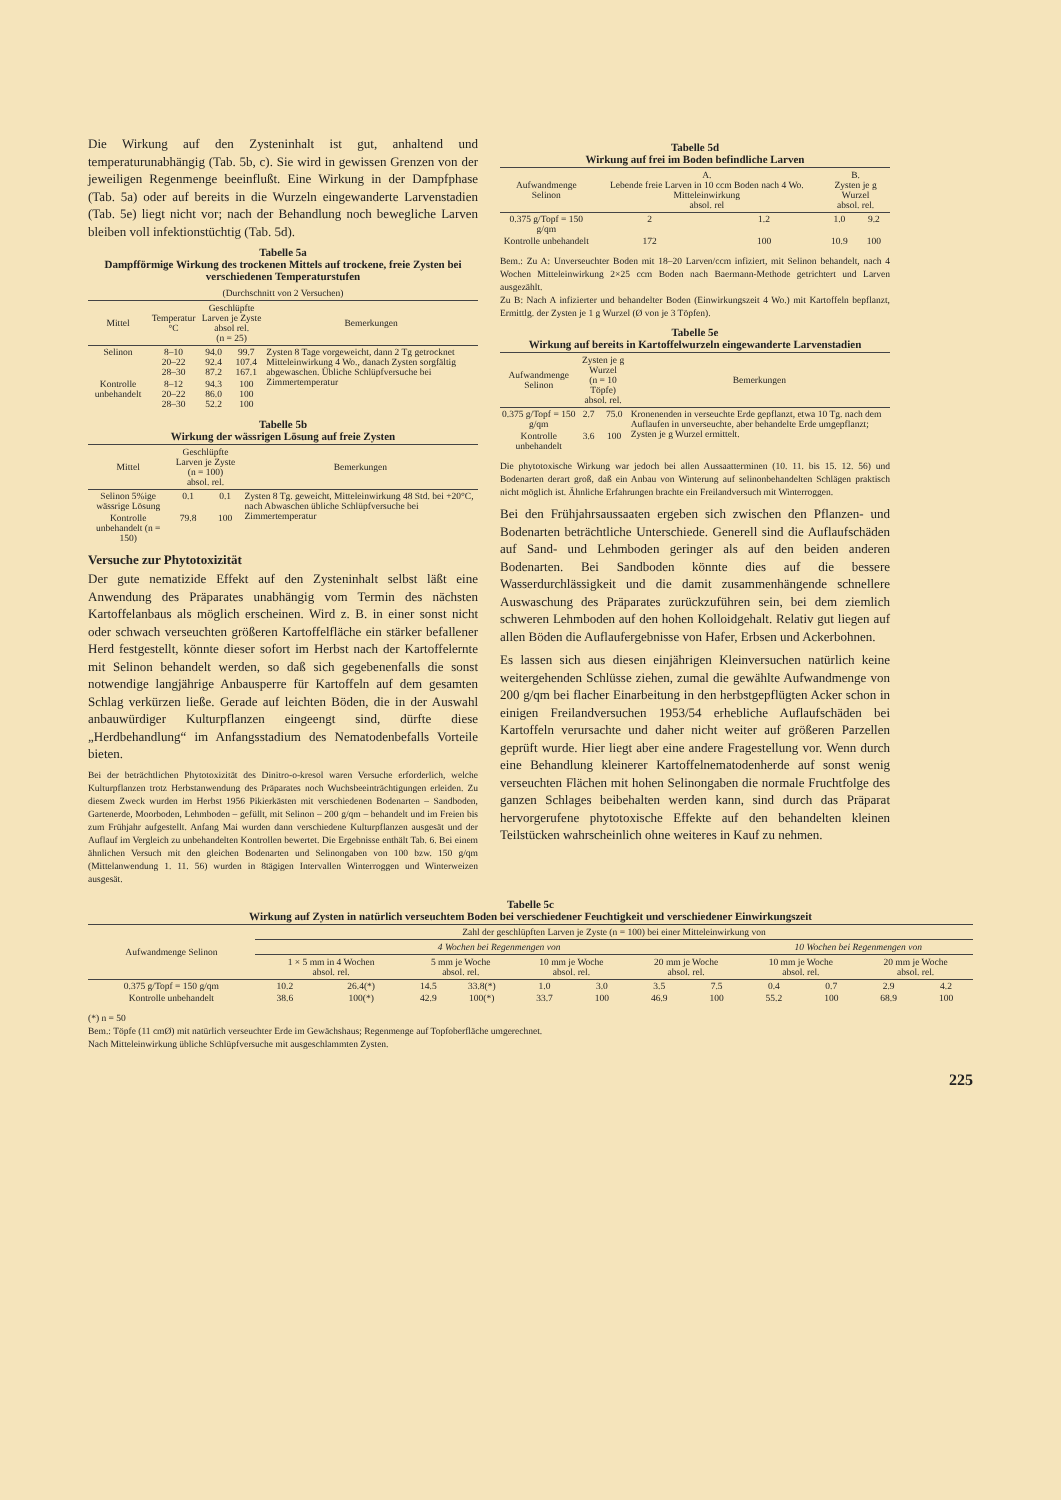Die Wirkung auf den Zysteninhalt ist gut, anhaltend und temperaturunabhängig (Tab. 5b, c). Sie wird in gewissen Grenzen von der jeweiligen Regenmenge beeinflußt. Eine Wirkung in der Dampfphase (Tab. 5a) oder auf bereits in die Wurzeln eingewanderte Larvenstadien (Tab. 5e) liegt nicht vor; nach der Behandlung noch bewegliche Larven bleiben voll infektionstüchtig (Tab. 5d).
Tabelle 5a
Dampfförmige Wirkung des trockenen Mittels auf trockene, freie Zysten bei verschiedenen Temperaturstufen
(Durchschnitt von 2 Versuchen)
| Mittel | Temperatur °C | Geschlüpfte Larven je Zyste absol rel. (n = 25) | | Bemerkungen |
| --- | --- | --- | --- | --- |
| Selinon | 8–10 20–22 28–30 | 94.0 92.4 87.2 | 99.7 107.4 167.1 | Zysten 8 Tage vorgeweicht, dann 2 Tg getrocknet Mitteleinwirkung 4 Wo., danach Zysten sorgfältig abgewaschen. Übliche Schlüpfversuche bei Zimmertemperatur |
| Kontrolle unbehandelt | 8–12 20–22 28–30 | 94.3 86.0 52.2 | 100 100 100 | |
Tabelle 5b
Wirkung der wässrigen Lösung auf freie Zysten
| Mittel | Geschlüpfte Larven je Zyste (n = 100) absol. rel. | | Bemerkungen |
| --- | --- | --- | --- |
| Selinon 5%ige wässrige Lösung | 0.1 | 0.1 | Zysten 8 Tg. geweicht, Mitteleinwirkung 48 Std. bei +20°C, nach Abwaschen übliche Schlüpfversuche bei Zimmertemperatur |
| Kontrolle unbehandelt (n = 150) | 79.8 | 100 | |
Versuche zur Phytotoxizität
Der gute nematizide Effekt auf den Zysteninhalt selbst läßt eine Anwendung des Präparates unabhängig vom Termin des nächsten Kartoffelanbaus als möglich erscheinen. Wird z. B. in einer sonst nicht oder schwach verseuchten größeren Kartoffelfläche ein stärker befallener Herd festgestellt, könnte dieser sofort im Herbst nach der Kartoffelernte mit Selinon behandelt werden, so daß sich gegebenenfalls die sonst notwendige langjährige Anbausperre für Kartoffeln auf dem gesamten Schlag verkürzen ließe. Gerade auf leichten Böden, die in der Auswahl anbauwürdiger Kulturpflanzen eingeengt sind, dürfte diese „Herdbehandlung“ im Anfangsstadium des Nematodenbefalls Vorteile bieten.
Bei der beträchtlichen Phytotoxizität des Dinitro-o-kresol waren Versuche erforderlich, welche Kulturpflanzen trotz Herbstanwendung des Präparates noch Wuchsbeeinträchtigungen erleiden. Zu diesem Zweck wurden im Herbst 1956 Pikierkästen mit verschiedenen Bodenarten – Sandboden, Gartenerde, Moorboden, Lehmboden – gefüllt, mit Selinon – 200 g/qm – behandelt und im Freien bis zum Frühjahr aufgestellt. Anfang Mai wurden dann verschiedene Kulturpflanzen ausgesät und der Auflauf im Vergleich zu unbehandelten Kontrollen bewertet. Die Ergebnisse enthält Tab. 6. Bei einem ähnlichen Versuch mit den gleichen Bodenarten und Selinongaben von 100 bzw. 150 g/qm (Mittelanwendung 1. 11. 56) wurden in 8tägigen Intervallen Winterroggen und Winterweizen ausgesät.
Tabelle 5d
Wirkung auf frei im Boden befindliche Larven
| Aufwandmenge Selinon | A. Lebende freie Larven in 10 ccm Boden nach 4 Wo. Mitteleinwirkung absol. rel | | B. Zysten je g Wurzel absol. rel. | |
| --- | --- | --- | --- | --- |
| 0.375 g/Topf = 150 g/qm | 2 | 1.2 | 1.0 | 9.2 |
| Kontrolle unbehandelt | 172 | 100 | 10.9 | 100 |
Bem.: Zu A: Unverseuchter Boden mit 18–20 Larven/ccm infiziert, mit Selinon behandelt, nach 4 Wochen Mitteleinwirkung 2×25 ccm Boden nach Baermann-Methode getrichtert und Larven ausgezählt.
Zu B: Nach A infizierter und behandelter Boden (Einwirkungszeit 4 Wo.) mit Kartoffeln bepflanzt, Ermittlg. der Zysten je 1 g Wurzel (Ø von je 3 Töpfen).
Tabelle 5e
Wirkung auf bereits in Kartoffelwurzeln eingewanderte Larvenstadien
| Aufwandmenge Selinon | Zysten je g Wurzel (n = 10 Töpfe) absol. rel. | | Bemerkungen |
| --- | --- | --- | --- |
| 0.375 g/Topf = 150 g/qm | 2.7 | 75.0 | Kronenenden in verseuchte Erde gepflanzt, etwa 10 Tg. nach dem Auflaufen in unverseuchte, aber behandelte Erde umgepflanzt; Zysten je g Wurzel ermittelt. |
| Kontrolle unbehandelt | 3.6 | 100 | |
Die phytotoxische Wirkung war jedoch bei allen Aussaatterminen (10. 11. bis 15. 12. 56) und Bodenarten derart groß, daß ein Anbau von Winterung auf selinonbehandelten Schlägen praktisch nicht möglich ist. Ähnliche Erfahrungen brachte ein Freilandversuch mit Winterroggen.
Bei den Frühjahrsaussaaten ergeben sich zwischen den Pflanzen- und Bodenarten beträchtliche Unterschiede. Generell sind die Auflaufschäden auf Sand- und Lehmboden geringer als auf den beiden anderen Bodenarten. Bei Sandboden könnte dies auf die bessere Wasserdurchlässigkeit und die damit zusammenhängende schnellere Auswaschung des Präparates zurückzuführen sein, bei dem ziemlich schweren Lehmboden auf den hohen Kolloidgehalt. Relativ gut liegen auf allen Böden die Auflaufergebnisse von Hafer, Erbsen und Ackerbohnen.
Es lassen sich aus diesen einjährigen Kleinversuchen natürlich keine weitergehenden Schlüsse ziehen, zumal die gewählte Aufwandmenge von 200 g/qm bei flacher Einarbeitung in den herbstgepflügten Acker schon in einigen Freilandversuchen 1953/54 erhebliche Auflaufschäden bei Kartoffeln verursachte und daher nicht weiter auf größeren Parzellen geprüft wurde. Hier liegt aber eine andere Fragestellung vor. Wenn durch eine Behandlung kleinerer Kartoffelnematodenherde auf sonst wenig verseuchten Flächen mit hohen Selinongaben die normale Fruchtfolge des ganzen Schlages beibehalten werden kann, sind durch das Präparat hervorgerufene phytotoxische Effekte auf den behandelten kleinen Teilstücken wahrscheinlich ohne weiteres in Kauf zu nehmen.
Tabelle 5c
Wirkung auf Zysten in natürlich verseuchtem Boden bei verschiedener Feuchtigkeit und verschiedener Einwirkungszeit
| Aufwandmenge Selinon | Zahl der geschlüpften Larven je Zyste (n = 100) bei einer Mitteleinwirkung von | | | | | | | | | | | |
| --- | --- | --- | --- | --- | --- | --- | --- | --- | --- | --- | --- | --- |
| | 4 Wochen bei Regenmengen von | | | | | | | | 10 Wochen bei Regenmengen von | | | |
| | 1 × 5 mm in 4 Wochen absol. rel. | | 5 mm je Woche absol. rel. | | 10 mm je Woche absol. rel. | | 20 mm je Woche absol. rel. | | 10 mm je Woche absol. rel. | | 20 mm je Woche absol. rel. | |
| 0.375 g/Topf = 150 g/qm | 10.2 | 26.4(*) | 14.5 | 33.8(*) | 1.0 | 3.0 | 3.5 | 7.5 | 0.4 | 0.7 | 2.9 | 4.2 |
| Kontrolle unbehandelt | 38.6 | 100(*) | 42.9 | 100(*) | 33.7 | 100 | 46.9 | 100 | 55.2 | 100 | 68.9 | 100 |
(*) n = 50
Bem.: Töpfe (11 cmØ) mit natürlich verseuchter Erde im Gewächshaus; Regenmenge auf Topfoberfläche umgerechnet.
Nach Mitteleinwirkung übliche Schlüpfversuche mit ausgeschlammten Zysten.
225